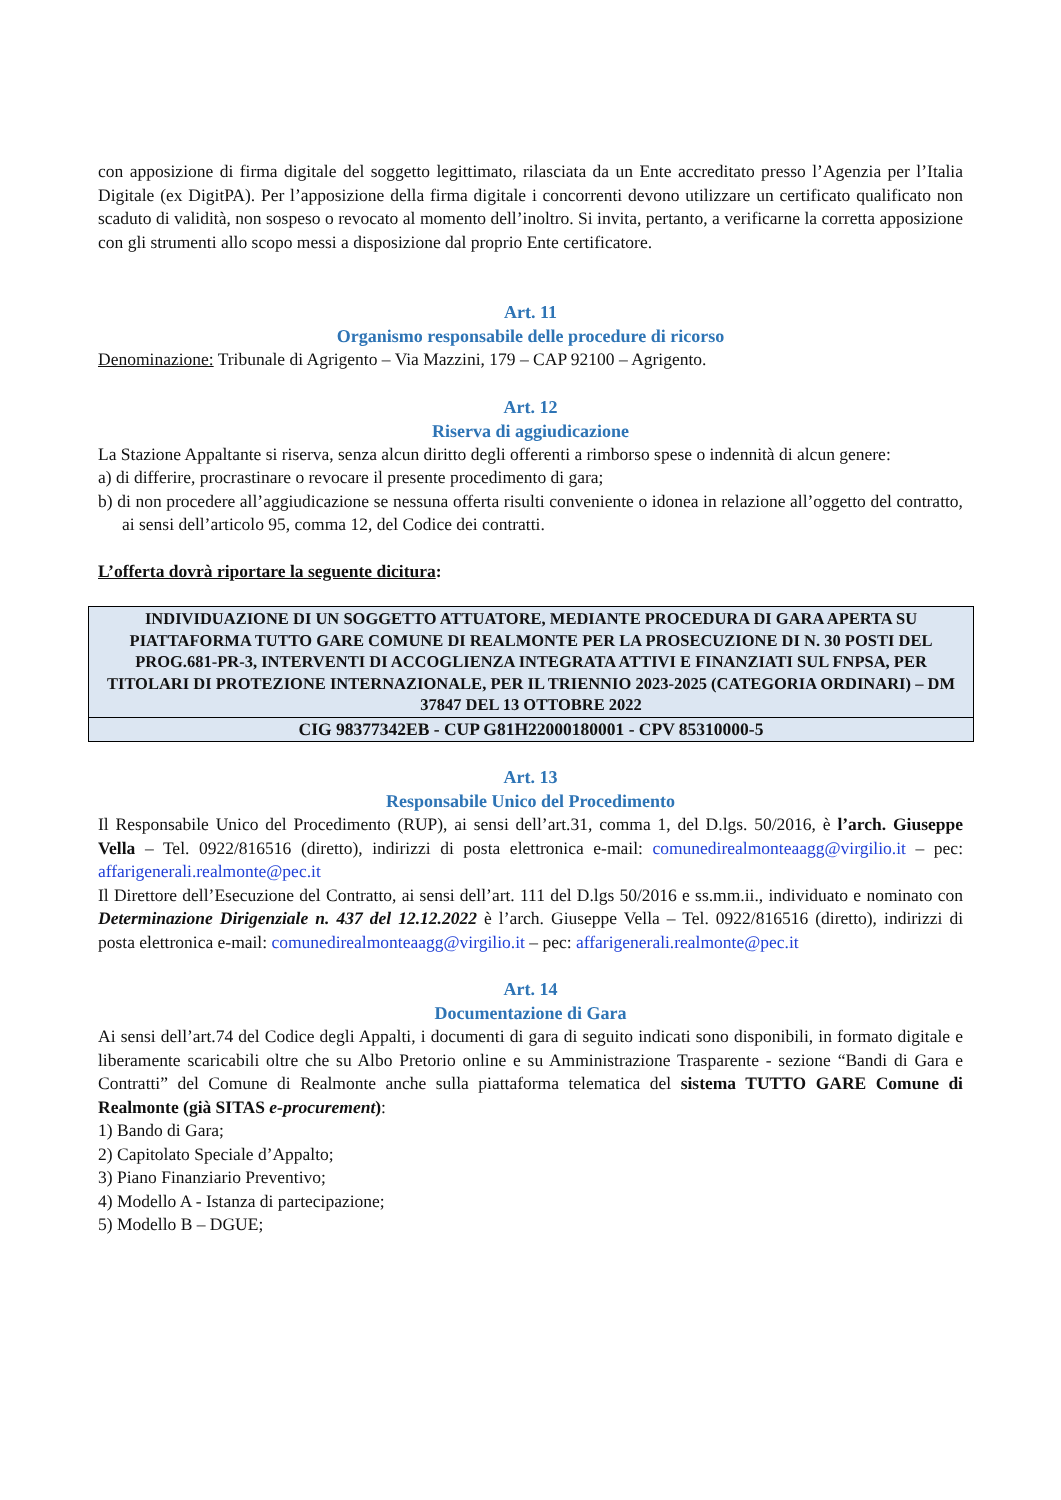con apposizione di firma digitale del soggetto legittimato, rilasciata da un Ente accreditato presso l’Agenzia per l’Italia Digitale (ex DigitPA). Per l’apposizione della firma digitale i concorrenti devono utilizzare un certificato qualificato non scaduto di validità, non sospeso o revocato al momento dell’inoltro. Si invita, pertanto, a verificarne la corretta apposizione con gli strumenti allo scopo messi a disposizione dal proprio Ente certificatore.
Art. 11
Organismo responsabile delle procedure di ricorso
Denominazione: Tribunale di Agrigento – Via Mazzini, 179 – CAP 92100 – Agrigento.
Art. 12
Riserva di aggiudicazione
La Stazione Appaltante si riserva, senza alcun diritto degli offerenti a rimborso spese o indennità di alcun genere:
a) di differire, procrastinare o revocare il presente procedimento di gara;
b) di non procedere all’aggiudicazione se nessuna offerta risulti conveniente o idonea in relazione all’oggetto del contratto, ai sensi dell’articolo 95, comma 12, del Codice dei contratti.
L’offerta dovrà riportare la seguente dicitura:
| INDIVIDUAZIONE DI UN SOGGETTO ATTUATORE, MEDIANTE PROCEDURA DI GARA APERTA SU PIATTAFORMA TUTTO GARE COMUNE DI REALMONTE PER LA PROSECUZIONE DI N. 30 POSTI DEL PROG.681-PR-3, INTERVENTI DI ACCOGLIENZA INTEGRATA ATTIVI E FINANZIATI SUL FNPSA, PER TITOLARI DI PROTEZIONE INTERNAZIONALE, PER IL TRIENNIO 2023-2025 (CATEGORIA ORDINARI) – DM 37847 DEL 13 OTTOBRE 2022 |
| CIG 98377342EB - CUP G81H22000180001 - CPV 85310000-5 |
Art. 13
Responsabile Unico del Procedimento
Il Responsabile Unico del Procedimento (RUP), ai sensi dell’art.31, comma 1, del D.lgs. 50/2016, è l’arch. Giuseppe Vella – Tel. 0922/816516 (diretto), indirizzi di posta elettronica e-mail: comunedirealmonteaagg@virgilio.it – pec: affarigenerali.realmonte@pec.it
Il Direttore dell’Esecuzione del Contratto, ai sensi dell’art. 111 del D.lgs 50/2016 e ss.mm.ii., individuato e nominato con Determinazione Dirigenziale n. 437 del 12.12.2022 è l’arch. Giuseppe Vella – Tel. 0922/816516 (diretto), indirizzi di posta elettronica e-mail: comunedirealmonteaagg@virgilio.it – pec: affarigenerali.realmonte@pec.it
Art. 14
Documentazione di Gara
Ai sensi dell’art.74 del Codice degli Appalti, i documenti di gara di seguito indicati sono disponibili, in formato digitale e liberamente scaricabili oltre che su Albo Pretorio online e su Amministrazione Trasparente - sezione “Bandi di Gara e Contratti” del Comune di Realmonte anche sulla piattaforma telematica del sistema TUTTO GARE Comune di Realmonte (già SITAS e-procurement):
1) Bando di Gara;
2) Capitolato Speciale d’Appalto;
3) Piano Finanziario Preventivo;
4) Modello A - Istanza di partecipazione;
5) Modello B – DGUE;